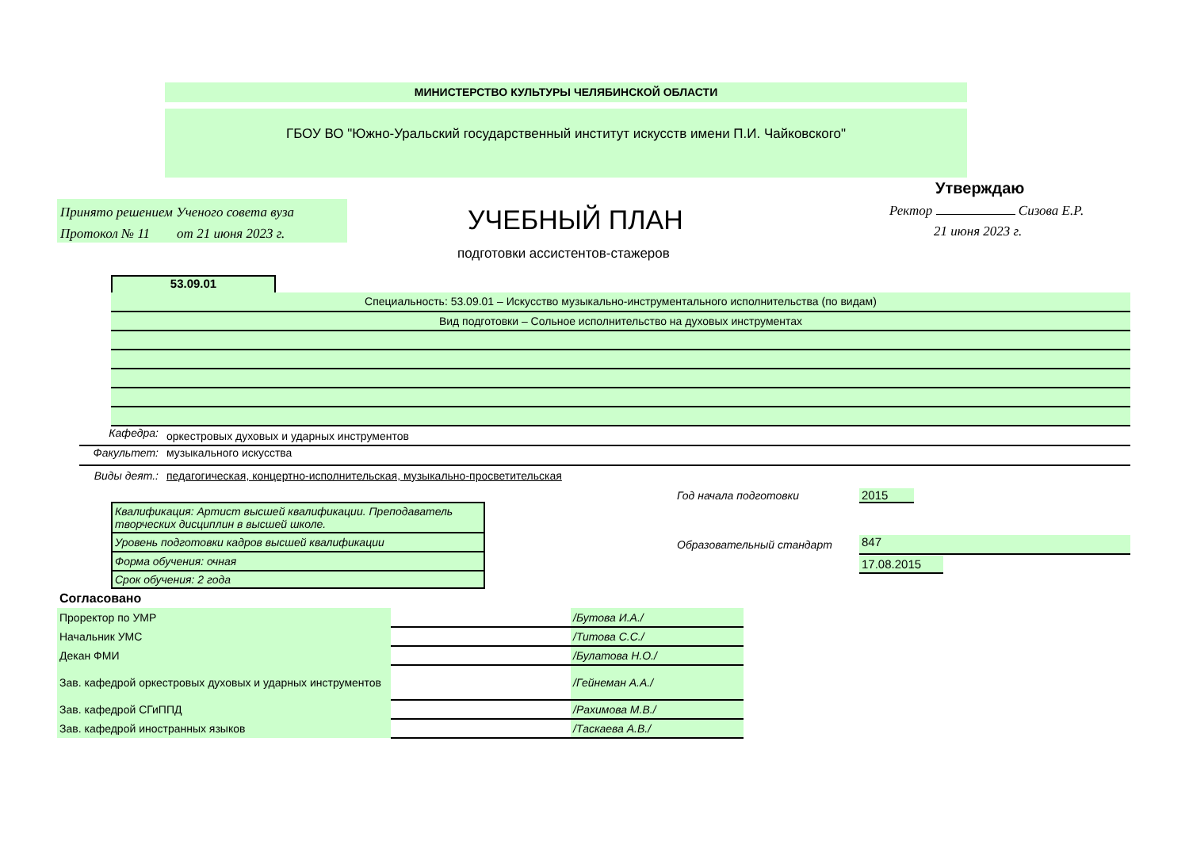МИНИСТЕРСТВО КУЛЬТУРЫ ЧЕЛЯБИНСКОЙ ОБЛАСТИ
ГБОУ ВО "Южно-Уральский государственный институт искусств имени П.И. Чайковского"
Утверждаю
Принято решением Ученого совета вуза
Протокол № 11 от 21 июня 2023 г.
УЧЕБНЫЙ ПЛАН Ректор Сизова Е.Р.
21 июня 2023 г.
подготовки ассистентов-стажеров
53.09.01
Специальность: 53.09.01 – Искусство музыкально-инструментального исполнительства (по видам)
Вид подготовки – Сольное исполнительство на духовых инструментах
Кафедра: оркестровых духовых и ударных инструментов
Факультет: музыкального искусства
Виды деят.: педагогическая, концертно-исполнительская, музыкально-просветительская
| Квалификация: Артист высшей квалификации. Преподаватель творческих дисциплин в высшей школе. |
| Уровень подготовки кадров высшей квалификации |
| Форма обучения: очная |
| Срок обучения: 2 года |
Год начала подготовки 2015
Образовательный стандарт 847
17.08.2015
Согласовано
| Проректор по УМР | | /Бутова И.А./ |
| Начальник УМС | | /Титова С.С./ |
| Декан ФМИ | | /Булатова Н.О./ |
| Зав. кафедрой оркестровых духовых и ударных инструментов | | /Гейнеман А.А./ |
| Зав. кафедрой СГиППД | | /Рахимова М.В./ |
| Зав. кафедрой иностранных языков | | /Таскаева А.В./ |